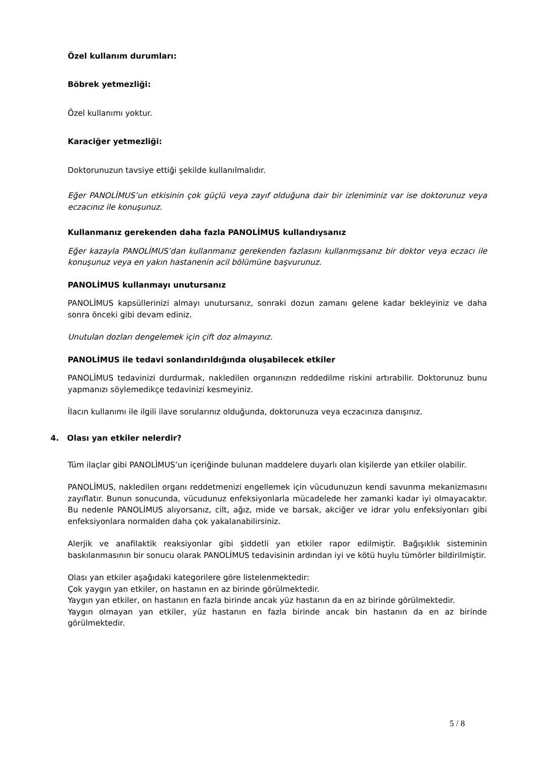Özel kullanım durumları:
Böbrek yetmezliği:
Özel kullanımı yoktur.
Karaciğer yetmezliği:
Doktorunuzun tavsiye ettiği şekilde kullanılmalıdır.
Eğer PANOLİMUS’un etkisinin çok güçlü veya zayıf olduğuna dair bir izleniminiz var ise doktorunuz veya eczacınız ile konuşunuz.
Kullanmanız gerekenden daha fazla PANOLİMUS kullandıysanız
Eğer kazayla PANOLİMUS’dan kullanmanız gerekenden fazlasını kullanmışsanız bir doktor veya eczacı ile konuşunuz veya en yakın hastanenin acil bölümüne başvurunuz.
PANOLİMUS kullanmayı unutursanız
PANOLİMUS kapsüllerinizi almayı unutursanız, sonraki dozun zamanı gelene kadar bekleyiniz ve daha sonra önceki gibi devam ediniz.
Unutulan dozları dengelemek için çift doz almayınız.
PANOLİMUS ile tedavi sonlandırıldığında oluşabilecek etkiler
PANOLİMUS tedavinizi durdurmak, nakledilen organınızın reddedilme riskini artırabilir. Doktorunuz bunu yapmanızı söylemedikçe tedavinizi kesmeyiniz.
İlacın kullanımı ile ilgili ilave sorularınız olduğunda, doktorunuza veya eczacınıza danışınız.
4. Olası yan etkiler nelerdir?
Tüm ilaçlar gibi PANOLİMUS’un içeriğinde bulunan maddelere duyarlı olan kişilerde yan etkiler olabilir.
PANOLİMUS, nakledilen organı reddetmenizi engellemek için vücudunuzun kendi savunma mekanizmasını zayıflatır. Bunun sonucunda, vücudunuz enfeksiyonlarla mücadelede her zamanki kadar iyi olmayacaktır. Bu nedenle PANOLİMUS alıyorsanız, cilt, ağız, mide ve barsak, akciğer ve idrar yolu enfeksiyonları gibi enfeksiyonlara normalden daha çok yakalanabilirsiniz.
Alerjik ve anafilaktik reaksiyonlar gibi şiddetli yan etkiler rapor edilmiştir. Bağışıklık sisteminin baskılanmasının bir sonucu olarak PANOLİMUS tedavisinin ardından iyi ve kötü huylu tümörler bildirilmiştir.
Olası yan etkiler aşağıdaki kategorilere göre listelenmektedir:
Çok yaygın yan etkiler, on hastanın en az birinde görülmektedir.
Yaygın yan etkiler, on hastanın en fazla birinde ancak yüz hastanın da en az birinde görülmektedir.
Yaygın olmayan yan etkiler, yüz hastanın en fazla birinde ancak bin hastanın da en az birinde görülmektedir.
5 / 8